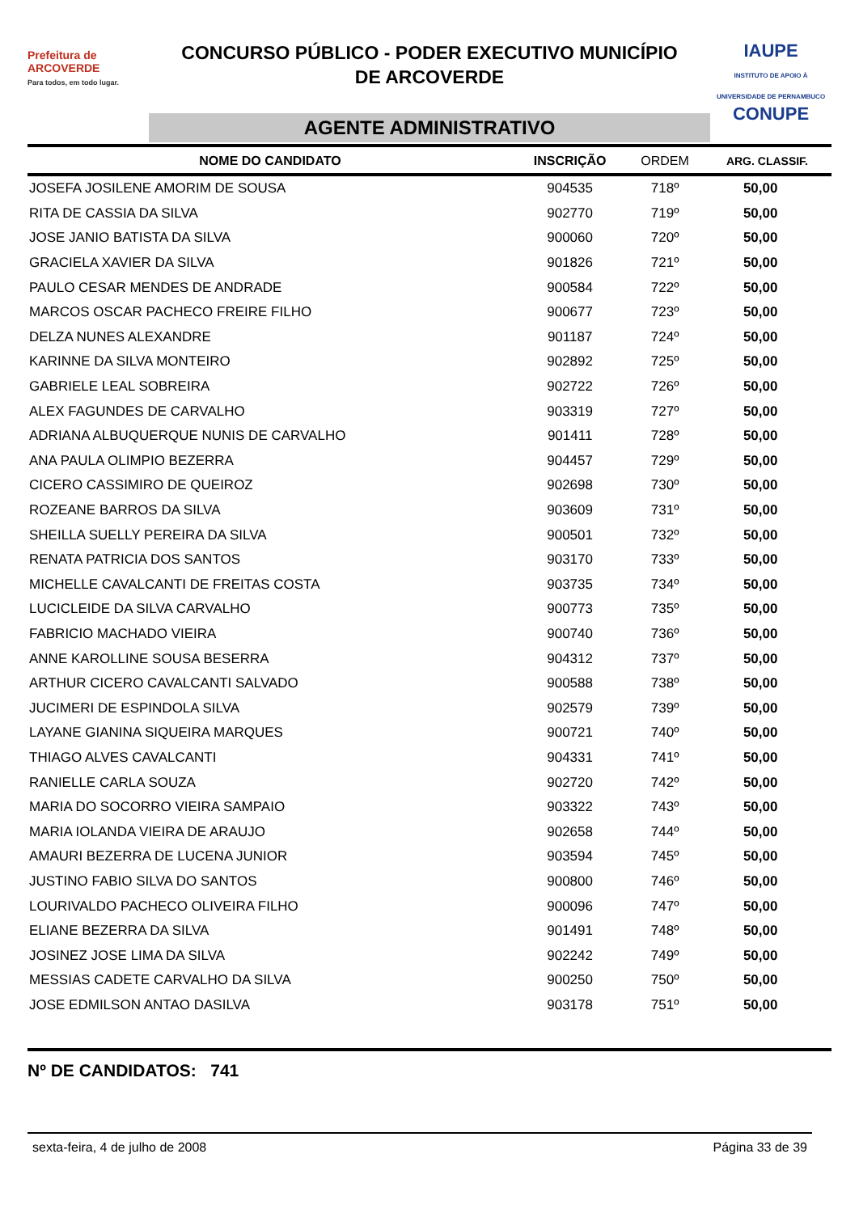Prefeitura de
ARCOVERDE
Para todos, em todo lugar.
CONCURSO PÚBLICO - PODER EXECUTIVO MUNICÍPIO
DE ARCOVERDE
AGENTE ADMINISTRATIVO
IAUPE
INSTITUTO DE APOIO À UNIVERSIDADE DE PERNAMBUCO
CONUPE
| NOME DO CANDIDATO | INSCRIÇÃO | ORDEM | ARG. CLASSIF. |
| --- | --- | --- | --- |
| JOSEFA JOSILENE AMORIM DE SOUSA | 904535 | 718º | 50,00 |
| RITA DE CASSIA DA SILVA | 902770 | 719º | 50,00 |
| JOSE JANIO BATISTA DA SILVA | 900060 | 720º | 50,00 |
| GRACIELA XAVIER DA SILVA | 901826 | 721º | 50,00 |
| PAULO CESAR MENDES DE ANDRADE | 900584 | 722º | 50,00 |
| MARCOS OSCAR PACHECO FREIRE FILHO | 900677 | 723º | 50,00 |
| DELZA NUNES ALEXANDRE | 901187 | 724º | 50,00 |
| KARINNE DA SILVA MONTEIRO | 902892 | 725º | 50,00 |
| GABRIELE LEAL SOBREIRA | 902722 | 726º | 50,00 |
| ALEX FAGUNDES DE CARVALHO | 903319 | 727º | 50,00 |
| ADRIANA ALBUQUERQUE NUNIS DE CARVALHO | 901411 | 728º | 50,00 |
| ANA PAULA OLIMPIO BEZERRA | 904457 | 729º | 50,00 |
| CICERO CASSIMIRO DE QUEIROZ | 902698 | 730º | 50,00 |
| ROZEANE BARROS DA SILVA | 903609 | 731º | 50,00 |
| SHEILLA SUELLY PEREIRA DA SILVA | 900501 | 732º | 50,00 |
| RENATA PATRICIA DOS SANTOS | 903170 | 733º | 50,00 |
| MICHELLE CAVALCANTI DE FREITAS COSTA | 903735 | 734º | 50,00 |
| LUCICLEIDE DA SILVA CARVALHO | 900773 | 735º | 50,00 |
| FABRICIO MACHADO VIEIRA | 900740 | 736º | 50,00 |
| ANNE KAROLLINE SOUSA BESERRA | 904312 | 737º | 50,00 |
| ARTHUR CICERO CAVALCANTI SALVADO | 900588 | 738º | 50,00 |
| JUCIMERI DE ESPINDOLA SILVA | 902579 | 739º | 50,00 |
| LAYANE GIANINA SIQUEIRA MARQUES | 900721 | 740º | 50,00 |
| THIAGO ALVES CAVALCANTI | 904331 | 741º | 50,00 |
| RANIELLE CARLA SOUZA | 902720 | 742º | 50,00 |
| MARIA DO SOCORRO VIEIRA SAMPAIO | 903322 | 743º | 50,00 |
| MARIA IOLANDA VIEIRA DE ARAUJO | 902658 | 744º | 50,00 |
| AMAURI BEZERRA DE LUCENA JUNIOR | 903594 | 745º | 50,00 |
| JUSTINO FABIO SILVA DO SANTOS | 900800 | 746º | 50,00 |
| LOURIVALDO PACHECO OLIVEIRA FILHO | 900096 | 747º | 50,00 |
| ELIANE BEZERRA DA SILVA | 901491 | 748º | 50,00 |
| JOSINEZ JOSE LIMA DA SILVA | 902242 | 749º | 50,00 |
| MESSIAS CADETE CARVALHO DA SILVA | 900250 | 750º | 50,00 |
| JOSE EDMILSON ANTAO DASILVA | 903178 | 751º | 50,00 |
Nº DE CANDIDATOS: 741
sexta-feira, 4 de julho de 2008 Página 33 de 39